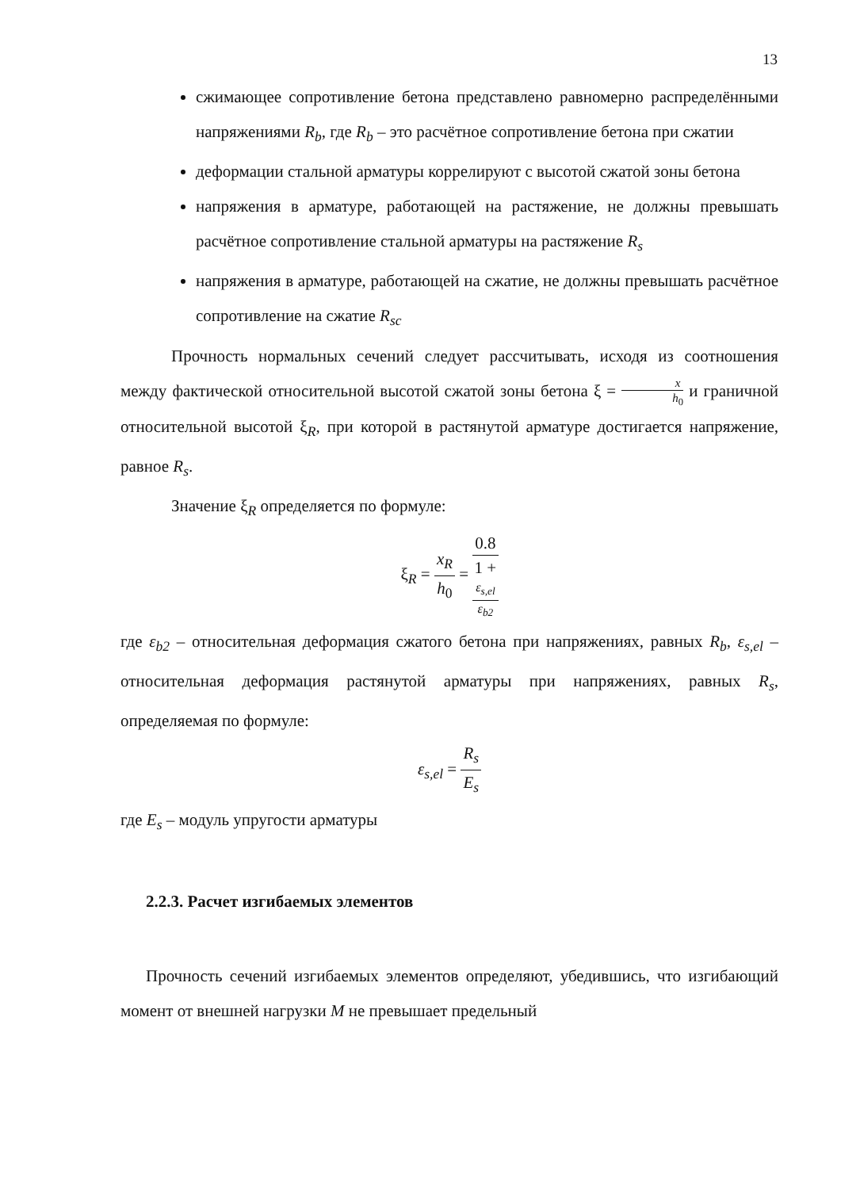13
сжимающее сопротивление бетона представлено равномерно распределёнными напряжениями R<sub>b</sub>, где R<sub>b</sub> – это расчётное сопротивление бетона при сжатии
деформации стальной арматуры коррелируют с высотой сжатой зоны бетона
напряжения в арматуре, работающей на растяжение, не должны превышать расчётное сопротивление стальной арматуры на растяжение R<sub>s</sub>
напряжения в арматуре, работающей на сжатие, не должны превышать расчётное сопротивление на сжатие R<sub>sc</sub>
Прочность нормальных сечений следует рассчитывать, исходя из соотношения между фактической относительной высотой сжатой зоны бетона ξ = x h<sub>0</sub> и граничной относительной высотой ξ<sub>R</sub>, при которой в растянутой арматуре достигается напряжение, равное R<sub>s</sub>.
Значение ξ<sub>R</sub> определяется по формуле:
ξ<sub>R</sub> = x<sub>R</sub> h<sub>0</sub> = 0.8 1 +
ε<sub>s,el</sub>
ε<sub>b2</sub>
где ε<sub>b2</sub> – относительная деформация сжатого бетона при напряжениях, равных R<sub>b</sub>, ε<sub>s,el</sub> – относительная деформация растянутой арматуры при напряжениях, равных R<sub>s</sub>, определяемая по формуле:
ε<sub>s,el</sub> = R<sub>s</sub> E<sub>s</sub>
где E<sub>s</sub> – модуль упругости арматуры
2.2.3. Расчет изгибаемых элементов
Прочность сечений изгибаемых элементов определяют, убедившись, что изгибающий момент от внешней нагрузки M не превышает предельный